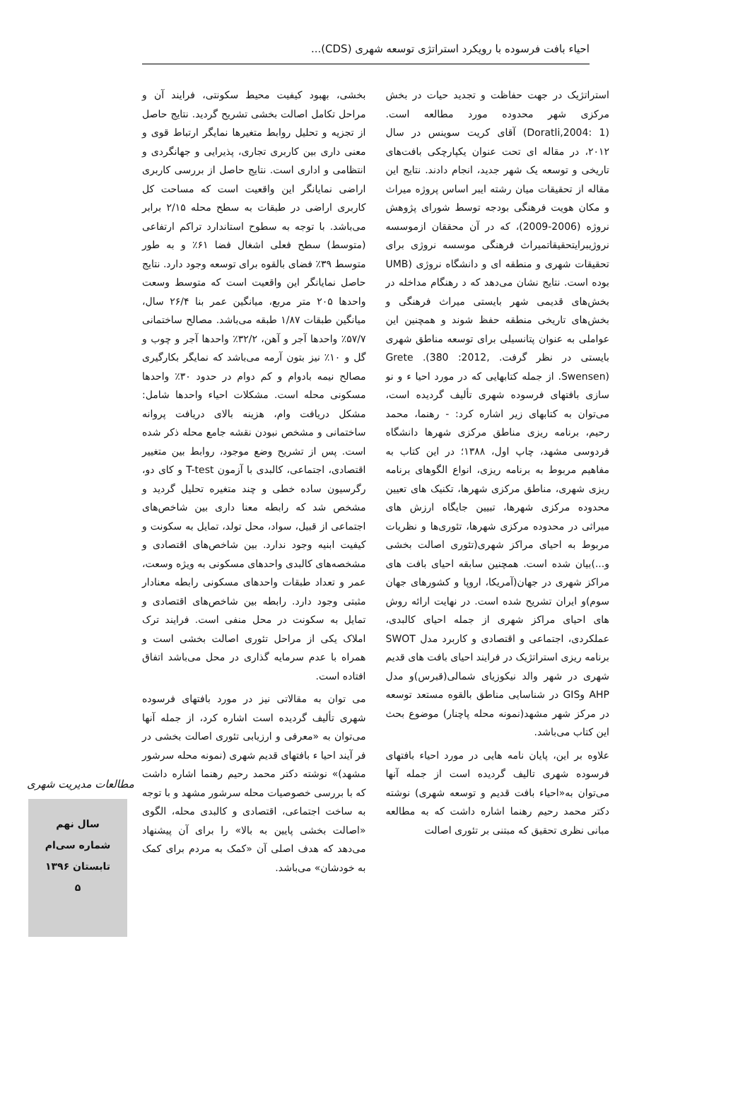احیاء بافت فرسوده با رویکرد استراتژی توسعه شهری (CDS)...
استراتژیک در جهت حفاظت و تجدید حیات در بخش مرکزی شهر محدوده مورد مطالعه است. (Doratli,2004: 1) آقای کریت سوینس در سال ۲۰۱۲، در مقاله ای تحت عنوان یکپارچکی بافت‌های تاریخی و توسعه یک شهر جدید، انجام دادند. نتایج این مقاله از تحقیقات میان رشته ایبر اساس پروژه میراث و مکان هویت فرهنگی بودجه توسط شورای پژوهش نروژه (2006-2009)، که در آن محققان ازموسسه نروژیبرایتحقیقاتمیراث فرهنگی موسسه نروژی برای تحقیقات شهری و منطقه ای و دانشگاه نروژی (UMB بوده است. نتایج نشان می‌دهد که د رهنگام مداخله در بخش‌های قدیمی شهر بایستی میراث فرهنگی و بخش‌های تاریخی منطقه حفظ شوند و همچنین این عواملی به عنوان پتانسیلی برای توسعه مناطق شهری بایستی در نظر گرفت. Grete .(380 :2012, Swensen). از جمله کتابهایی که در مورد احیا ء و نو سازی بافتهای فرسوده شهری تألیف گردیده است، می‌توان به کتابهای زیر اشاره کرد: - رهنما، محمد رحیم، برنامه ریزی مناطق مرکزی شهرها دانشگاه فردوسی مشهد، چاپ اول، ۱۳۸۸؛ در این کتاب به مفاهیم مربوط به برنامه ریزی، انواع الگوهای برنامه ریزی شهری، مناطق مرکزی شهرها، تکنیک های تعیین محدوده مرکزی شهرها، تبیین جایگاه ارزش های میراثی در محدوده مرکزی شهرها، تئوری‌ها و نظریات مربوط به احیای مراکز شهری(تئوری اصالت بخشی و...)بیان شده است. همچنین سابقه احیای بافت های مراکز شهری در جهان(آمریکا، اروپا و کشورهای جهان سوم)و ایران تشریح شده است. در نهایت ارائه روش های احیای مراکز شهری از جمله احیای کالبدی، عملکردی، اجتماعی و اقتصادی و کاربرد مدل SWOT برنامه ریزی استراتژیک در فرایند احیای بافت های قدیم شهری در شهر والد نیکوزیای شمالی(قبرس)و مدل AHP وGIS در شناسایی مناطق بالقوه مستعد توسعه در مرکز شهر مشهد(نمونه محله پاچنار) موضوع بحث این کتاب می‌باشد.
علاوه بر این، پایان نامه هایی در مورد احیاء بافتهای فرسوده شهری تالیف گردیده است از جمله آنها می‌توان به«احیاء بافت قدیم و توسعه شهری) نوشته دکتر محمد رحیم رهنما اشاره داشت که به مطالعه مبانی نظری تحقیق که مبتنی بر تئوری اصالت
بخشی، بهبود کیفیت محیط سکونتی، فرایند آن و مراحل تکامل اصالت بخشی تشریح گردید. نتایج حاصل از تجزیه و تحلیل روابط متغیرها نمایگر ارتباط قوی و معنی داری بین کاربری تجاری، پذیرایی و جهانگردی و انتظامی و اداری است. نتایج حاصل از بررسی کاربری اراضی نمایانگر این واقعیت است که مساحت کل کاربری اراضی در طبقات به سطح محله ۲/۱۵ برابر می‌باشد. با توجه به سطوح استاندارد تراکم ارتفاعی (متوسط) سطح فعلی اشغال فضا ۶۱٪ و به طور متوسط ۳۹٪ فضای بالقوه برای توسعه وجود دارد. نتایج حاصل نمایانگر این واقعیت است که متوسط وسعت واحدها ۲۰۵ متر مربع، میانگین عمر بنا ۲۶/۴ سال، میانگین طبقات ۱/۸۷ طبقه می‌باشد. مصالح ساختمانی ۵۷/۷٪ واحدها آجر و آهن، ۳۲/۲٪ واحدها آجر و چوب و گل و ۱۰٪ نیز بتون آرمه می‌باشد که نمایگر بکارگیری مصالح نیمه بادوام و کم دوام در حدود ۳۰٪ واحدها مسکونی محله است. مشکلات احیاء واحدها شامل: مشکل دریافت وام، هزینه بالای دریافت پروانه ساختمانی و مشخص نبودن نقشه جامع محله ذکر شده است. پس از تشریح وضع موجود، روابط بین متغییر اقتصادی، اجتماعی، کالبدی با آزمون T-test و کای دو، رگرسیون ساده خطی و چند متغیره تحلیل گردید و مشخص شد که رابطه معنا داری بین شاخص‌های اجتماعی از قبیل، سواد، محل تولد، تمایل به سکونت و کیفیت ابنیه وجود ندارد. بین شاخص‌های اقتصادی و مشخصه‌های کالبدی واحدهای مسکونی به ویژه وسعت، عمر و تعداد طبقات واحدهای مسکونی رابطه معنادار مثبتی وجود دارد. رابطه بین شاخص‌های اقتصادی و تمایل به سکونت در محل منفی است. فرایند ترک املاک یکی از مراحل تئوری اصالت بخشی است و همراه با عدم سرمایه گذاری در محل می‌باشد اتفاق افتاده است.
می توان به مقالاتی نیز در مورد بافتهای فرسوده شهری تألیف گردیده است اشاره کرد، از جمله آنها می‌توان به «معرفی و ارزیابی تئوری اصالت بخشی در فر آیند احیا ء بافتهای قدیم شهری (نمونه محله سرشور مشهد)» نوشته دکتر محمد رحیم رهنما اشاره داشت که با بررسی خصوصیات محله سرشور مشهد و با توجه به ساخت اجتماعی، اقتصادی و کالبدی محله، الگوی «اصالت بخشی پایین به بالا» را برای آن پیشنهاد می‌دهد که هدف اصلی آن «کمک به مردم برای کمک به خودشان» می‌باشد.
مطالعات مدیریت شهری
سال نهم
شماره سی‌ام
تابستان ۱۳۹۶
۵